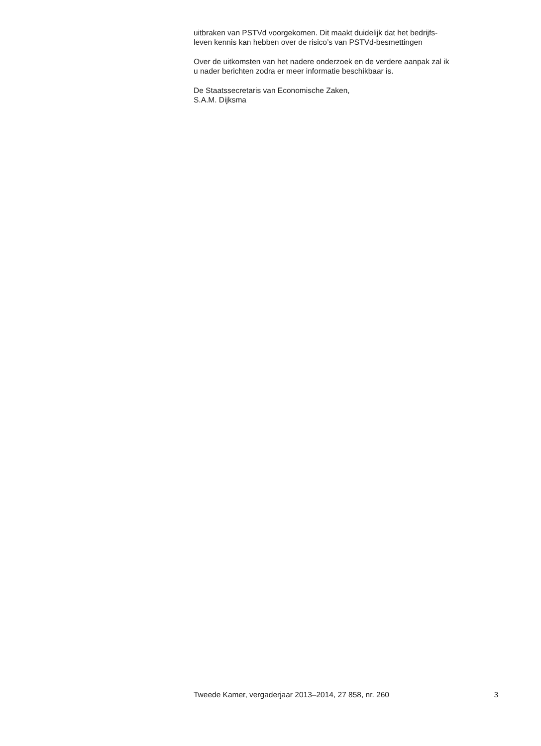uitbraken van PSTVd voorgekomen. Dit maakt duidelijk dat het bedrijfs-
leven kennis kan hebben over de risico’s van PSTVd-besmettingen
Over de uitkomsten van het nadere onderzoek en de verdere aanpak zal ik
u nader berichten zodra er meer informatie beschikbaar is.
De Staatssecretaris van Economische Zaken,
S.A.M. Dijksma
Tweede Kamer, vergaderjaar 2013–2014, 27 858, nr. 260 3